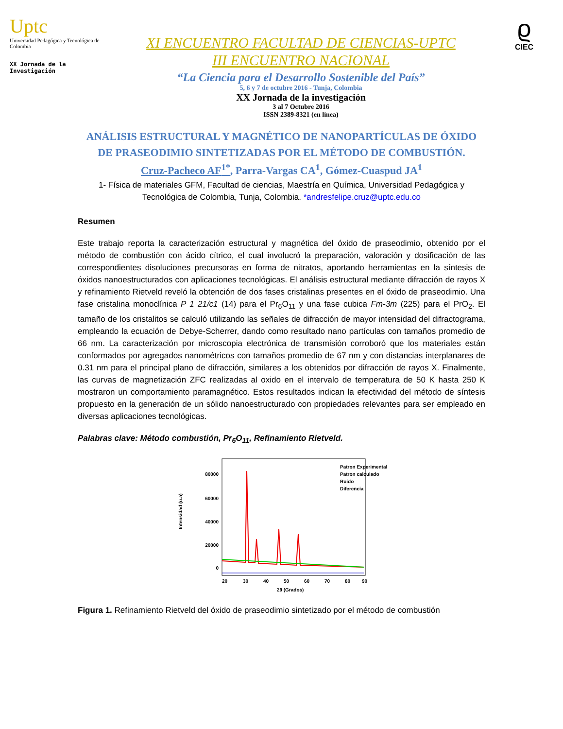Uptc
Universidad Pedagógica y Tecnológica de Colombia
XX Jornada de la Investigación
XI ENCUENTRO FACULTAD DE CIENCIAS-UPTC
III ENCUENTRO NACIONAL
“La Ciencia para el Desarrollo Sostenible del País”
5, 6 y 7 de octubre 2016 - Tunja, Colombia
XX Jornada de la investigación
3 al 7 Octubre 2016
ISSN 2389-8321 (en línea)
ϱ
CIEC
ANÁLISIS ESTRUCTURAL Y MAGNÉTICO DE NANOPARTÍCULAS DE ÓXIDO DE PRASEODIMIO SINTETIZADAS POR EL MÉTODO DE COMBUSTIÓN.
Cruz-Pacheco AF<sup>1*</sup>, Parra-Vargas CA<sup>1</sup>, Gómez-Cuaspud JA<sup>1</sup>
1- Física de materiales GFM, Facultad de ciencias, Maestría en Química, Universidad Pedagógica y Tecnológica de Colombia, Tunja, Colombia. *andresfelipe.cruz@uptc.edu.co
Resumen
Este trabajo reporta la caracterización estructural y magnética del óxido de praseodimio, obtenido por el método de combustión con ácido cítrico, el cual involucró la preparación, valoración y dosificación de las correspondientes disoluciones precursoras en forma de nitratos, aportando herramientas en la síntesis de óxidos nanoestructurados con aplicaciones tecnológicas. El análisis estructural mediante difracción de rayos X y refinamiento Rietveld reveló la obtención de dos fases cristalinas presentes en el óxido de praseodimio. Una fase cristalina monoclínica P 1 21/c1 (14) para el Pr<sub>6</sub>O<sub>11</sub> y una fase cubica Fm-3m (225) para el PrO<sub>2</sub>. El tamaño de los cristalitos se calculó utilizando las señales de difracción de mayor intensidad del difractograma, empleando la ecuación de Debye-Scherrer, dando como resultado nano partículas con tamaños promedio de 66 nm. La caracterización por microscopia electrónica de transmisión corroboró que los materiales están conformados por agregados nanométricos con tamaños promedio de 67 nm y con distancias interplanares de 0.31 nm para el principal plano de difracción, similares a los obtenidos por difracción de rayos X. Finalmente, las curvas de magnetización ZFC realizadas al oxido en el intervalo de temperatura de 50 K hasta 250 K mostraron un comportamiento paramagnético. Estos resultados indican la efectividad del método de síntesis propuesto en la generación de un sólido nanoestructurado con propiedades relevantes para ser empleado en diversas aplicaciones tecnológicas.
Palabras clave: Método combustión, Pr<sub>6</sub>O<sub>11</sub>, Refinamiento Rietveld.
Intensidad (u.a)
80000
60000
40000
20000
0
20
30
40
50
60
70
80
90
2θ (Grados)
Patron Experimental
Patron calculado
Ruido
Diferencia
Figura 1. Refinamiento Rietveld del óxido de praseodimio sintetizado por el método de combustión